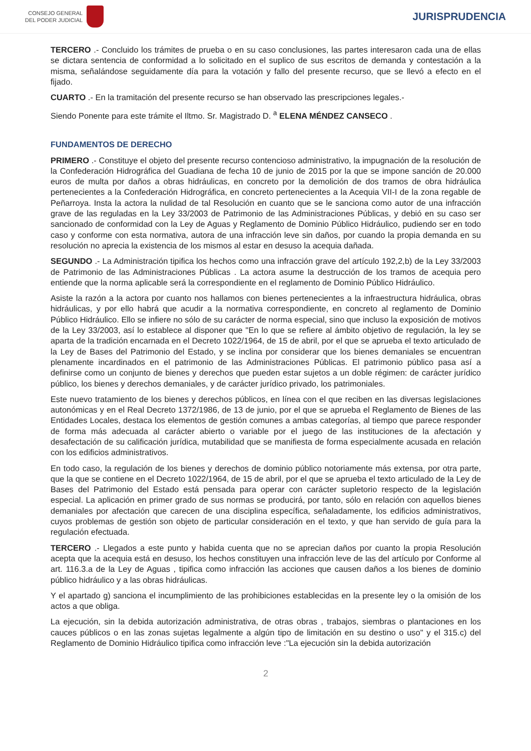CONSEJO GENERAL
DEL PODER JUDICIAL
JURISPRUDENCIA
TERCERO .- Concluido los trámites de prueba o en su caso conclusiones, las partes interesaron cada una de ellas se dictara sentencia de conformidad a lo solicitado en el suplico de sus escritos de demanda y contestación a la misma, señalándose seguidamente día para la votación y fallo del presente recurso, que se llevó a efecto en el fijado.
CUARTO .- En la tramitación del presente recurso se han observado las prescripciones legales.-
Siendo Ponente para este trámite el Iltmo. Sr. Magistrado D. <sup>a</sup> ELENA MÉNDEZ CANSECO .
FUNDAMENTOS DE DERECHO
PRIMERO .- Constituye el objeto del presente recurso contencioso administrativo, la impugnación de la resolución de la Confederación Hidrográfica del Guadiana de fecha 10 de junio de 2015 por la que se impone sanción de 20.000 euros de multa por daños a obras hidráulicas, en concreto por la demolición de dos tramos de obra hidráulica pertenecientes a la Confederación Hidrográfica, en concreto pertenecientes a la Acequia VII-I de la zona regable de Peñarroya. Insta la actora la nulidad de tal Resolución en cuanto que se le sanciona como autor de una infracción grave de las reguladas en la Ley 33/2003 de Patrimonio de las Administraciones Públicas, y debió en su caso ser sancionado de conformidad con la Ley de Aguas y Reglamento de Dominio Público Hidráulico, pudiendo ser en todo caso y conforme con esta normativa, autora de una infracción leve sin daños, por cuando la propia demanda en su resolución no aprecia la existencia de los mismos al estar en desuso la acequia dañada.
SEGUNDO .- La Administración tipifica los hechos como una infracción grave del artículo 192,2,b) de la Ley 33/2003 de Patrimonio de las Administraciones Públicas . La actora asume la destrucción de los tramos de acequia pero entiende que la norma aplicable será la correspondiente en el reglamento de Dominio Público Hidráulico.
Asiste la razón a la actora por cuanto nos hallamos con bienes pertenecientes a la infraestructura hidráulica, obras hidráulicas, y por ello habrá que acudir a la normativa correspondiente, en concreto al reglamento de Dominio Público Hidráulico. Ello se infiere no sólo de su carácter de norma especial, sino que incluso la exposición de motivos de la Ley 33/2003, así lo establece al disponer que "En lo que se refiere al ámbito objetivo de regulación, la ley se aparta de la tradición encarnada en el Decreto 1022/1964, de 15 de abril, por el que se aprueba el texto articulado de la Ley de Bases del Patrimonio del Estado, y se inclina por considerar que los bienes demaniales se encuentran plenamente incardinados en el patrimonio de las Administraciones Públicas. El patrimonio público pasa así a definirse como un conjunto de bienes y derechos que pueden estar sujetos a un doble régimen: de carácter jurídico público, los bienes y derechos demaniales, y de carácter jurídico privado, los patrimoniales.
Este nuevo tratamiento de los bienes y derechos públicos, en línea con el que reciben en las diversas legislaciones autonómicas y en el Real Decreto 1372/1986, de 13 de junio, por el que se aprueba el Reglamento de Bienes de las Entidades Locales, destaca los elementos de gestión comunes a ambas categorías, al tiempo que parece responder de forma más adecuada al carácter abierto o variable por el juego de las instituciones de la afectación y desafectación de su calificación jurídica, mutabilidad que se manifiesta de forma especialmente acusada en relación con los edificios administrativos.
En todo caso, la regulación de los bienes y derechos de dominio público notoriamente más extensa, por otra parte, que la que se contiene en el Decreto 1022/1964, de 15 de abril, por el que se aprueba el texto articulado de la Ley de Bases del Patrimonio del Estado está pensada para operar con carácter supletorio respecto de la legislación especial. La aplicación en primer grado de sus normas se producirá, por tanto, sólo en relación con aquellos bienes demaniales por afectación que carecen de una disciplina específica, señaladamente, los edificios administrativos, cuyos problemas de gestión son objeto de particular consideración en el texto, y que han servido de guía para la regulación efectuada.
TERCERO .- Llegados a este punto y habida cuenta que no se aprecian daños por cuanto la propia Resolución acepta que la acequia está en desuso, los hechos constituyen una infracción leve de las del artículo por Conforme al art. 116.3.a de la Ley de Aguas , tipifica como infracción las acciones que causen daños a los bienes de dominio público hidráulico y a las obras hidráulicas.
Y el apartado g) sanciona el incumplimiento de las prohibiciones establecidas en la presente ley o la omisión de los actos a que obliga.
La ejecución, sin la debida autorización administrativa, de otras obras , trabajos, siembras o plantaciones en los cauces públicos o en las zonas sujetas legalmente a algún tipo de limitación en su destino o uso" y el 315.c) del Reglamento de Dominio Hidráulico tipifica como infracción leve :"La ejecución sin la debida autorización
2